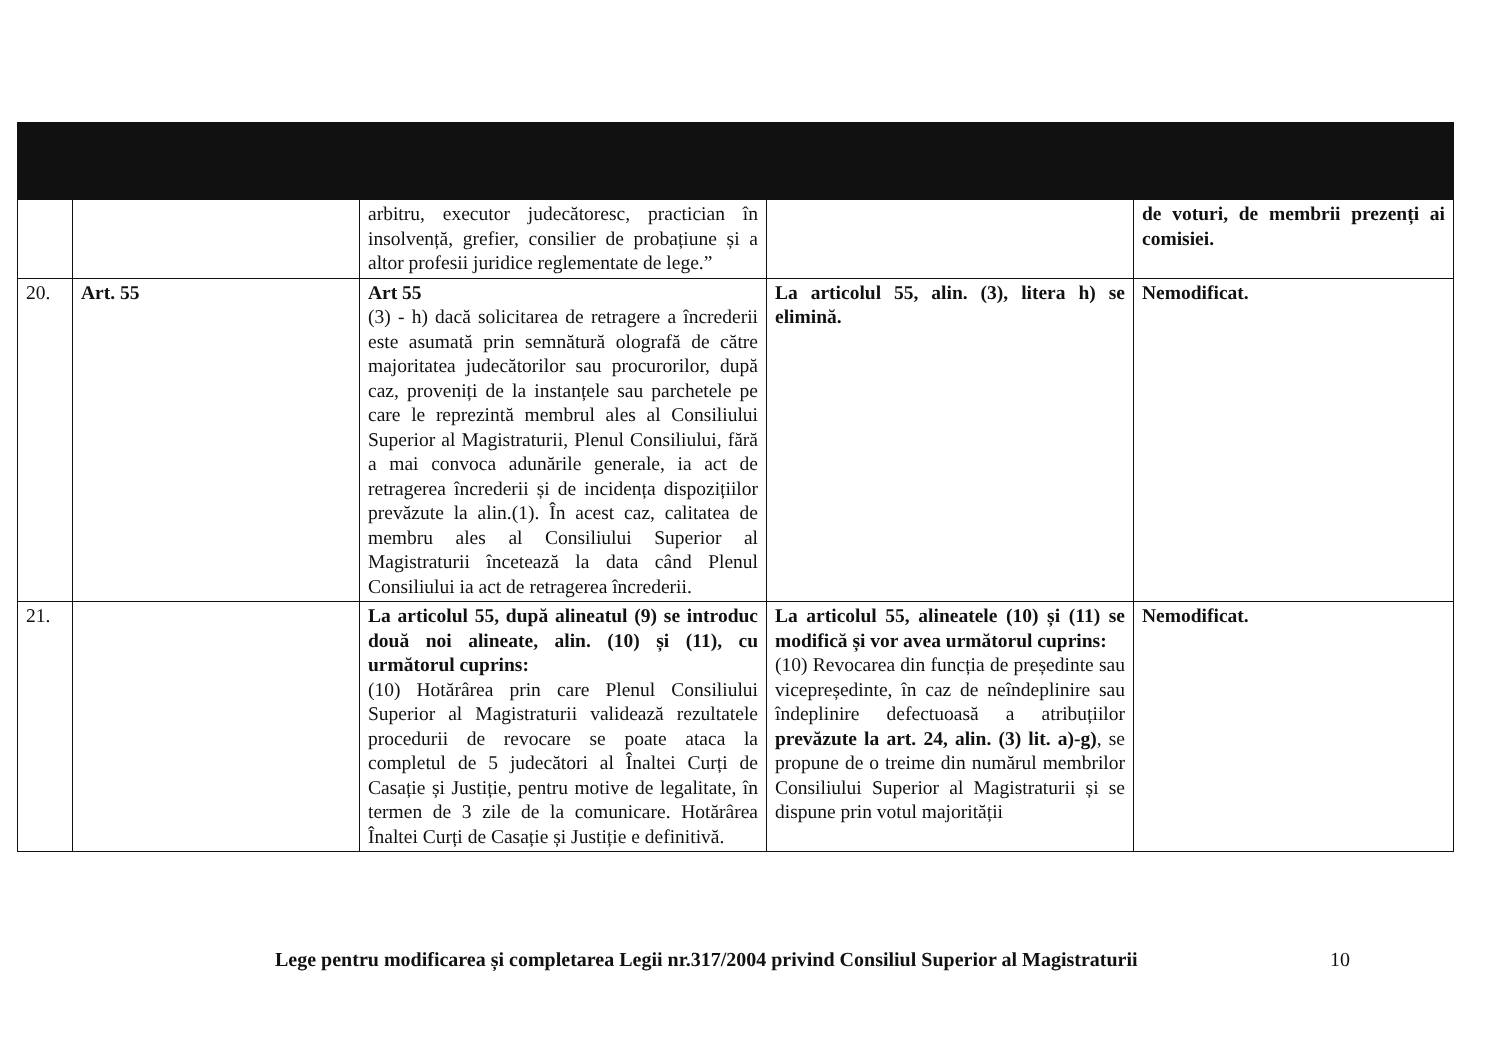| | | arbitru, executor judecătoresc, practician în insolvență, grefier, consilier de probațiune și a altor profesii juridice reglementate de lege.” | | de voturi, de membrii prezenți ai comisiei. |
| 20. | Art. 55 | Art 55 (3) - h) dacă solicitarea de retragere a încrederii este asumată prin semnătură olografă de către majoritatea judecătorilor sau procurorilor, după caz, proveniți de la instanțele sau parchetele pe care le reprezintă membrul ales al Consiliului Superior al Magistraturii, Plenul Consiliului, fără a mai convoca adunările generale, ia act de retragerea încrederii și de incidența dispozițiilor prevăzute la alin.(1). În acest caz, calitatea de membru ales al Consiliului Superior al Magistraturii încetează la data când Plenul Consiliului ia act de retragerea încrederii. | La articolul 55, alin. (3), litera h) se elimină. | Nemodificat. |
| 21. | | La articolul 55, după alineatul (9) se introduc două noi alineate, alin. (10) și (11), cu următorul cuprins: (10) Hotărârea prin care Plenul Consiliului Superior al Magistraturii validează rezultatele procedurii de revocare se poate ataca la completul de 5 judecători al Înaltei Curți de Casație și Justiție, pentru motive de legalitate, în termen de 3 zile de la comunicare. Hotărârea Înaltei Curți de Casație și Justiție e definitivă. | La articolul 55, alineatele (10) și (11) se modifică și vor avea următorul cuprins: (10) Revocarea din funcția de președinte sau vicepreședinte, în caz de neîndeplinire sau îndeplinire defectuoasă a atribuțiilor prevăzute la art. 24, alin. (3) lit. a)-g) , se propune de o treime din numărul membrilor Consiliului Superior al Magistraturii și se dispune prin votul majorității | Nemodificat. |
Lege pentru modificarea și completarea Legii nr.317/2004 privind Consiliul Superior al Magistraturii 10